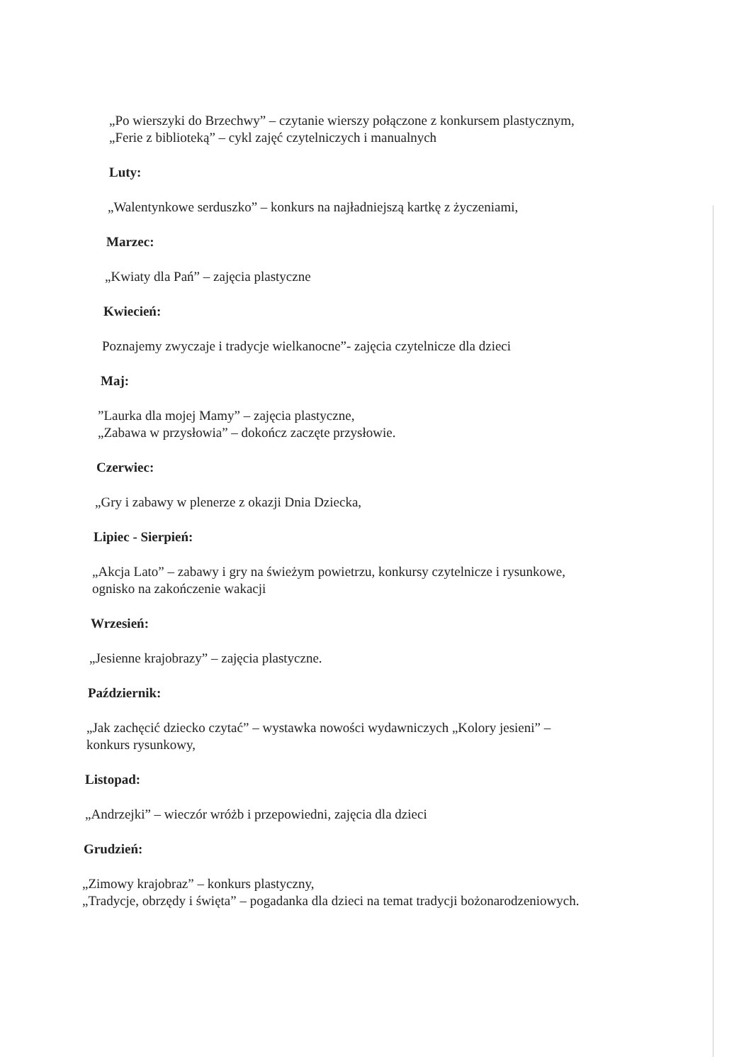„Po wierszyki do Brzechwy” – czytanie wierszy połączone z konkursem plastycznym,
„Ferie z biblioteką” – cykl zajęć czytelniczych i manualnych
Luty:
„Walentynkowe serduszko” – konkurs na najładniejszą kartkę z życzeniami,
Marzec:
„Kwiaty dla Pań” – zajęcia plastyczne
Kwiecień:
Poznajemy zwyczaje i tradycje wielkanocne”- zajęcia czytelnicze dla dzieci
Maj:
”Laurka dla mojej Mamy” – zajęcia plastyczne,
„Zabawa w przysłowia” – dokończ zaczęte przysłowie.
Czerwiec:
„Gry i zabawy w plenerze z okazji Dnia Dziecka,
Lipiec - Sierpień:
„Akcja Lato” – zabawy i gry na świeżym powietrzu, konkursy czytelnicze i rysunkowe,
ogni­sko na zakończenie wakacji
Wrzesień:
„Jesienne krajobrazy” – zajęcia plastyczne.
Październik:
„Jak zachęcić dziecko czytać” – wystawka nowości wydawniczych „Kolory jesieni” –
konkurs rysunkowy,
Listopad:
„Andrzejki” – wieczór wróżb i przepowiedni, zajęcia dla dzieci
Grudzień:
„Zimowy krajobraz” – konkurs plastyczny,
„Tradycje, obrzędy i święta” – pogadanka dla dzieci na temat tradycji bożonarodzeniowych.